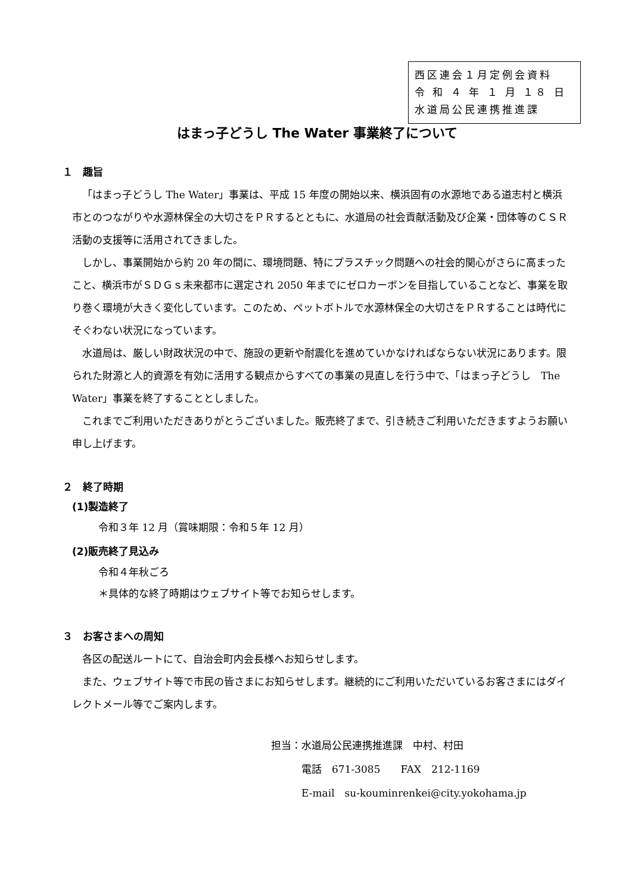西区連会１月定例会資料
令 和 ４ 年 １ 月 １８ 日
水道局公民連携推進課
はまっ子どうし The Water 事業終了について
１　趣旨
「はまっ子どうし The Water」事業は、平成 15 年度の開始以来、横浜固有の水源地である道志村と横浜市とのつながりや水源林保全の大切さをＰＲするとともに、水道局の社会貢献活動及び企業・団体等のＣＳＲ活動の支援等に活用されてきました。
しかし、事業開始から約 20 年の間に、環境問題、特にプラスチック問題への社会的関心がさらに高まったこと、横浜市がＳＤＧｓ未来都市に選定され 2050 年までにゼロカーボンを目指していることなど、事業を取り巻く環境が大きく変化しています。このため、ペットボトルで水源林保全の大切さをＰＲすることは時代にそぐわない状況になっています。
水道局は、厳しい財政状況の中で、施設の更新や耐震化を進めていかなければならない状況にあります。限られた財源と人的資源を有効に活用する観点からすべての事業の見直しを行う中で、「はまっ子どうし　The Water」事業を終了することとしました。
これまでご利用いただきありがとうございました。販売終了まで、引き続きご利用いただきますようお願い申し上げます。
２　終了時期
(1)製造終了
令和３年 12 月（賞味期限：令和５年 12 月）
(2)販売終了見込み
令和４年秋ごろ
＊具体的な終了時期はウェブサイト等でお知らせします。
３　お客さまへの周知
各区の配送ルートにて、自治会町内会長様へお知らせします。
また、ウェブサイト等で市民の皆さまにお知らせします。継続的にご利用いただいているお客さまにはダイレクトメール等でご案内します。
担当：水道局公民連携推進課　中村、村田
　　　電話　671-3085　　FAX　212-1169
　　　E-mail　su-kouminrenkei@city.yokohama.jp